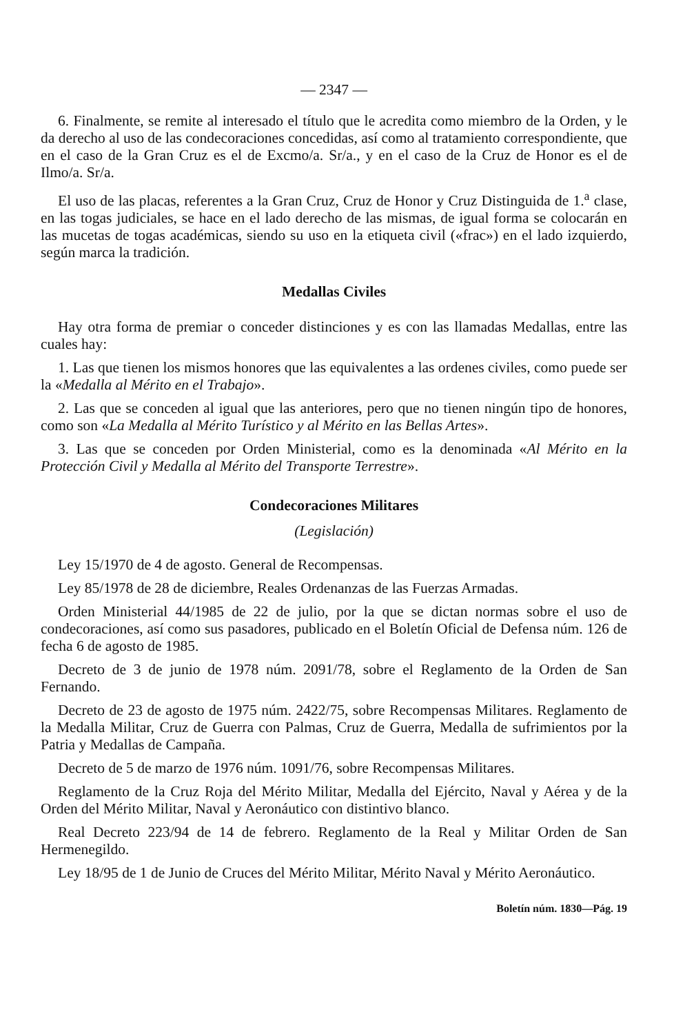— 2347 —
6. Finalmente, se remite al interesado el título que le acredita como miembro de la Orden, y le da derecho al uso de las condecoraciones concedidas, así como al tratamiento correspondiente, que en el caso de la Gran Cruz es el de Excmo/a. Sr/a., y en el caso de la Cruz de Honor es el de Ilmo/a. Sr/a.
El uso de las placas, referentes a la Gran Cruz, Cruz de Honor y Cruz Distinguida de 1.<sup>a</sup> clase, en las togas judiciales, se hace en el lado derecho de las mismas, de igual forma se colocarán en las mucetas de togas académicas, siendo su uso en la etiqueta civil («frac») en el lado izquierdo, según marca la tradición.
Medallas Civiles
Hay otra forma de premiar o conceder distinciones y es con las llamadas Medallas, entre las cuales hay:
1. Las que tienen los mismos honores que las equivalentes a las ordenes civiles, como puede ser la «Medalla al Mérito en el Trabajo».
2. Las que se conceden al igual que las anteriores, pero que no tienen ningún tipo de honores, como son «La Medalla al Mérito Turístico y al Mérito en las Bellas Artes».
3. Las que se conceden por Orden Ministerial, como es la denominada «Al Mérito en la Protección Civil y Medalla al Mérito del Transporte Terrestre».
Condecoraciones Militares
(Legislación)
Ley 15/1970 de 4 de agosto. General de Recompensas.
Ley 85/1978 de 28 de diciembre, Reales Ordenanzas de las Fuerzas Armadas.
Orden Ministerial 44/1985 de 22 de julio, por la que se dictan normas sobre el uso de condecoraciones, así como sus pasadores, publicado en el Boletín Oficial de Defensa núm. 126 de fecha 6 de agosto de 1985.
Decreto de 3 de junio de 1978 núm. 2091/78, sobre el Reglamento de la Orden de San Fernando.
Decreto de 23 de agosto de 1975 núm. 2422/75, sobre Recompensas Militares. Reglamento de la Medalla Militar, Cruz de Guerra con Palmas, Cruz de Guerra, Medalla de sufrimientos por la Patria y Medallas de Campaña.
Decreto de 5 de marzo de 1976 núm. 1091/76, sobre Recompensas Militares.
Reglamento de la Cruz Roja del Mérito Militar, Medalla del Ejército, Naval y Aérea y de la Orden del Mérito Militar, Naval y Aeronáutico con distintivo blanco.
Real Decreto 223/94 de 14 de febrero. Reglamento de la Real y Militar Orden de San Hermenegildo.
Ley 18/95 de 1 de Junio de Cruces del Mérito Militar, Mérito Naval y Mérito Aeronáutico.
Boletín núm. 1830—Pág. 19